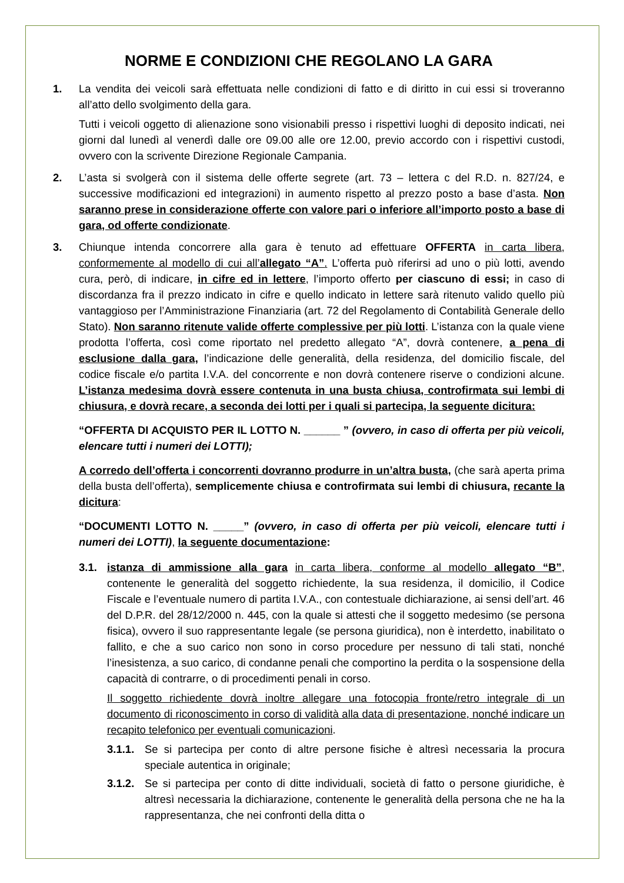NORME E CONDIZIONI CHE REGOLANO LA GARA
1. La vendita dei veicoli sarà effettuata nelle condizioni di fatto e di diritto in cui essi si troveranno all’atto dello svolgimento della gara.
Tutti i veicoli oggetto di alienazione sono visionabili presso i rispettivi luoghi di deposito indicati, nei giorni dal lunedì al venerdì dalle ore 09.00 alle ore 12.00, previo accordo con i rispettivi custodi, ovvero con la scrivente Direzione Regionale Campania.
2. L’asta si svolgerà con il sistema delle offerte segrete (art. 73 – lettera c del R.D. n. 827/24, e successive modificazioni ed integrazioni) in aumento rispetto al prezzo posto a base d’asta. Non saranno prese in considerazione offerte con valore pari o inferiore all’importo posto a base di gara, od offerte condizionate.
3. Chiunque intenda concorrere alla gara è tenuto ad effettuare OFFERTA in carta libera, conformemente al modello di cui all’allegato “A”. L’offerta può riferirsi ad uno o più lotti, avendo cura, però, di indicare, in cifre ed in lettere, l’importo offerto per ciascuno di essi; in caso di discordanza fra il prezzo indicato in cifre e quello indicato in lettere sarà ritenuto valido quello più vantaggioso per l’Amministrazione Finanziaria (art. 72 del Regolamento di Contabilità Generale dello Stato). Non saranno ritenute valide offerte complessive per più lotti. L’istanza con la quale viene prodotta l’offerta, così come riportato nel predetto allegato “A”, dovrà contenere, a pena di esclusione dalla gara, l’indicazione delle generalità, della residenza, del domicilio fiscale, del codice fiscale e/o partita I.V.A. del concorrente e non dovrà contenere riserve o condizioni alcune. L’istanza medesima dovrà essere contenuta in una busta chiusa, controfirmata sui lembi di chiusura, e dovrà recare, a seconda dei lotti per i quali si partecipa, la seguente dicitura:
“OFFERTA DI ACQUISTO PER IL LOTTO N. ______ ” (ovvero, in caso di offerta per più veicoli, elencare tutti i numeri dei LOTTI);
A corredo dell’offerta i concorrenti dovranno produrre in un’altra busta, (che sarà aperta prima della busta dell’offerta), semplicemente chiusa e controfirmata sui lembi di chiusura, recante la dicitura:
“DOCUMENTI LOTTO N. _____” (ovvero, in caso di offerta per più veicoli, elencare tutti i numeri dei LOTTI), la seguente documentazione:
3.1. istanza di ammissione alla gara in carta libera, conforme al modello allegato “B”, contenente le generalità del soggetto richiedente, la sua residenza, il domicilio, il Codice Fiscale e l’eventuale numero di partita I.V.A., con contestuale dichiarazione, ai sensi dell’art. 46 del D.P.R. del 28/12/2000 n. 445, con la quale si attesti che il soggetto medesimo (se persona fisica), ovvero il suo rappresentante legale (se persona giuridica), non è interdetto, inabilitato o fallito, e che a suo carico non sono in corso procedure per nessuno di tali stati, nonché l’inesistenza, a suo carico, di condanne penali che comportino la perdita o la sospensione della capacità di contrarre, o di procedimenti penali in corso.
Il soggetto richiedente dovrà inoltre allegare una fotocopia fronte/retro integrale di un documento di riconoscimento in corso di validità alla data di presentazione, nonché indicare un recapito telefonico per eventuali comunicazioni.
3.1.1.
Se si partecipa per conto di altre persone fisiche è altresì necessaria la procura speciale autentica in originale;
3.1.2.
Se si partecipa per conto di ditte individuali, società di fatto o persone giuridiche, è altresì necessaria la dichiarazione, contenente le generalità della persona che ne ha la rappresentanza, che nei confronti della ditta o